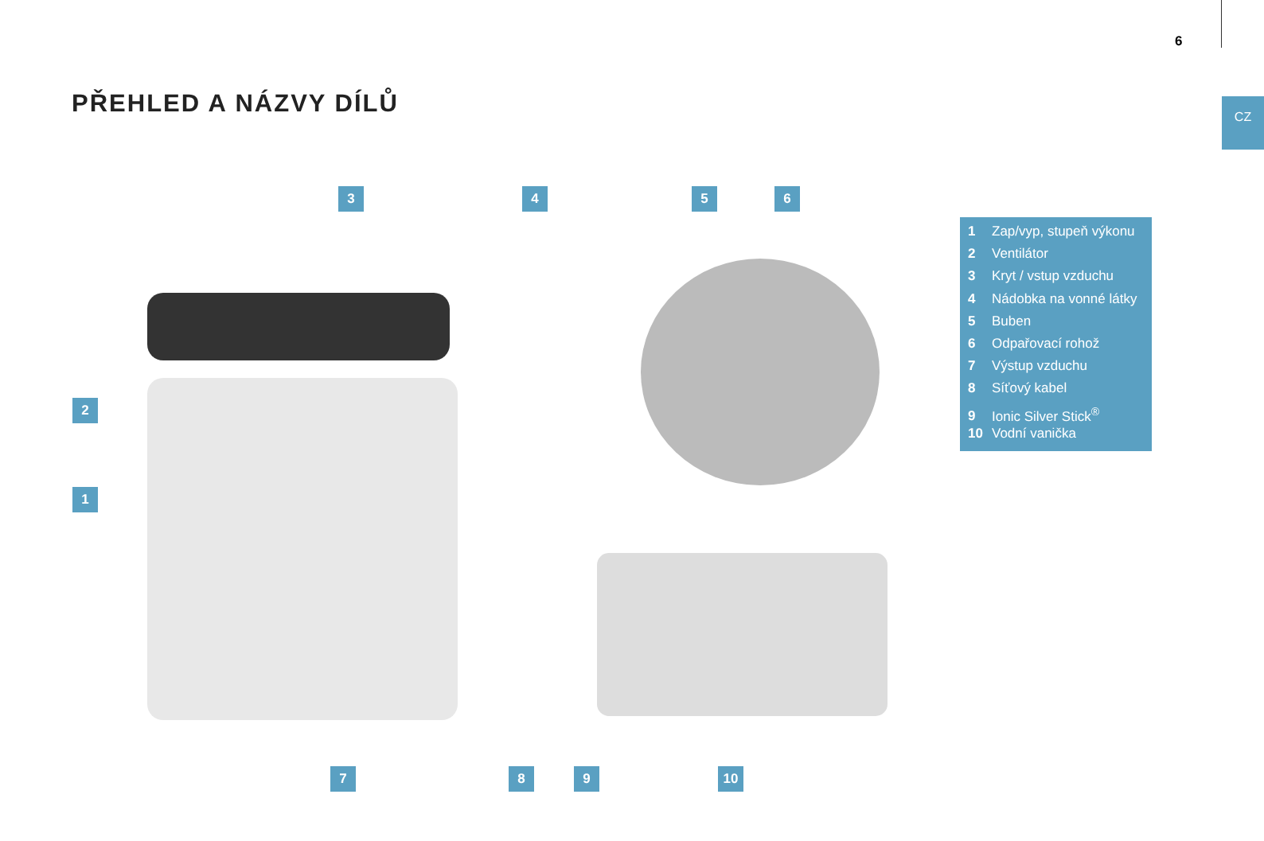6
CZ
PŘEHLED A NÁZVY DÍLŮ
3 4 5 6
2
1
7 8 9 10
1 Zap/vyp, stupeň výkonu
2 Ventilátor
3 Kryt / vstup vzduchu
4 Nádobka na vonné látky
5 Buben
6 Odpařovací rohož
7 Výstup vzduchu
8 Síťový kabel
9 Ionic Silver Stick<sup>®</sup>
10 Vodní vanička